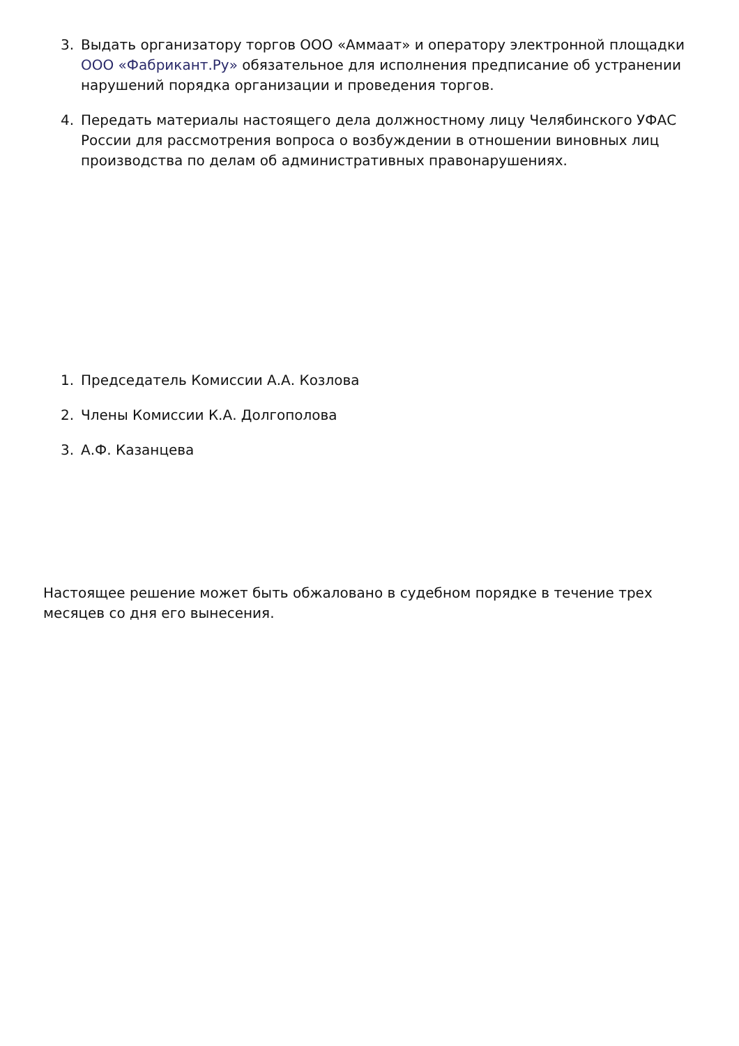3. Выдать организатору торгов ООО «Аммаат» и оператору электронной площадки ООО «Фабрикант.Ру» обязательное для исполнения предписание об устранении нарушений порядка организации и проведения торгов.
4. Передать материалы настоящего дела должностному лицу Челябинского УФАС России для рассмотрения вопроса о возбуждении в отношении виновных лиц производства по делам об административных правонарушениях.
1. Председатель Комиссии А.А. Козлова
2. Члены Комиссии К.А. Долгополова
3. А.Ф. Казанцева
Настоящее решение может быть обжаловано в судебном порядке в течение трех месяцев со дня его вынесения.